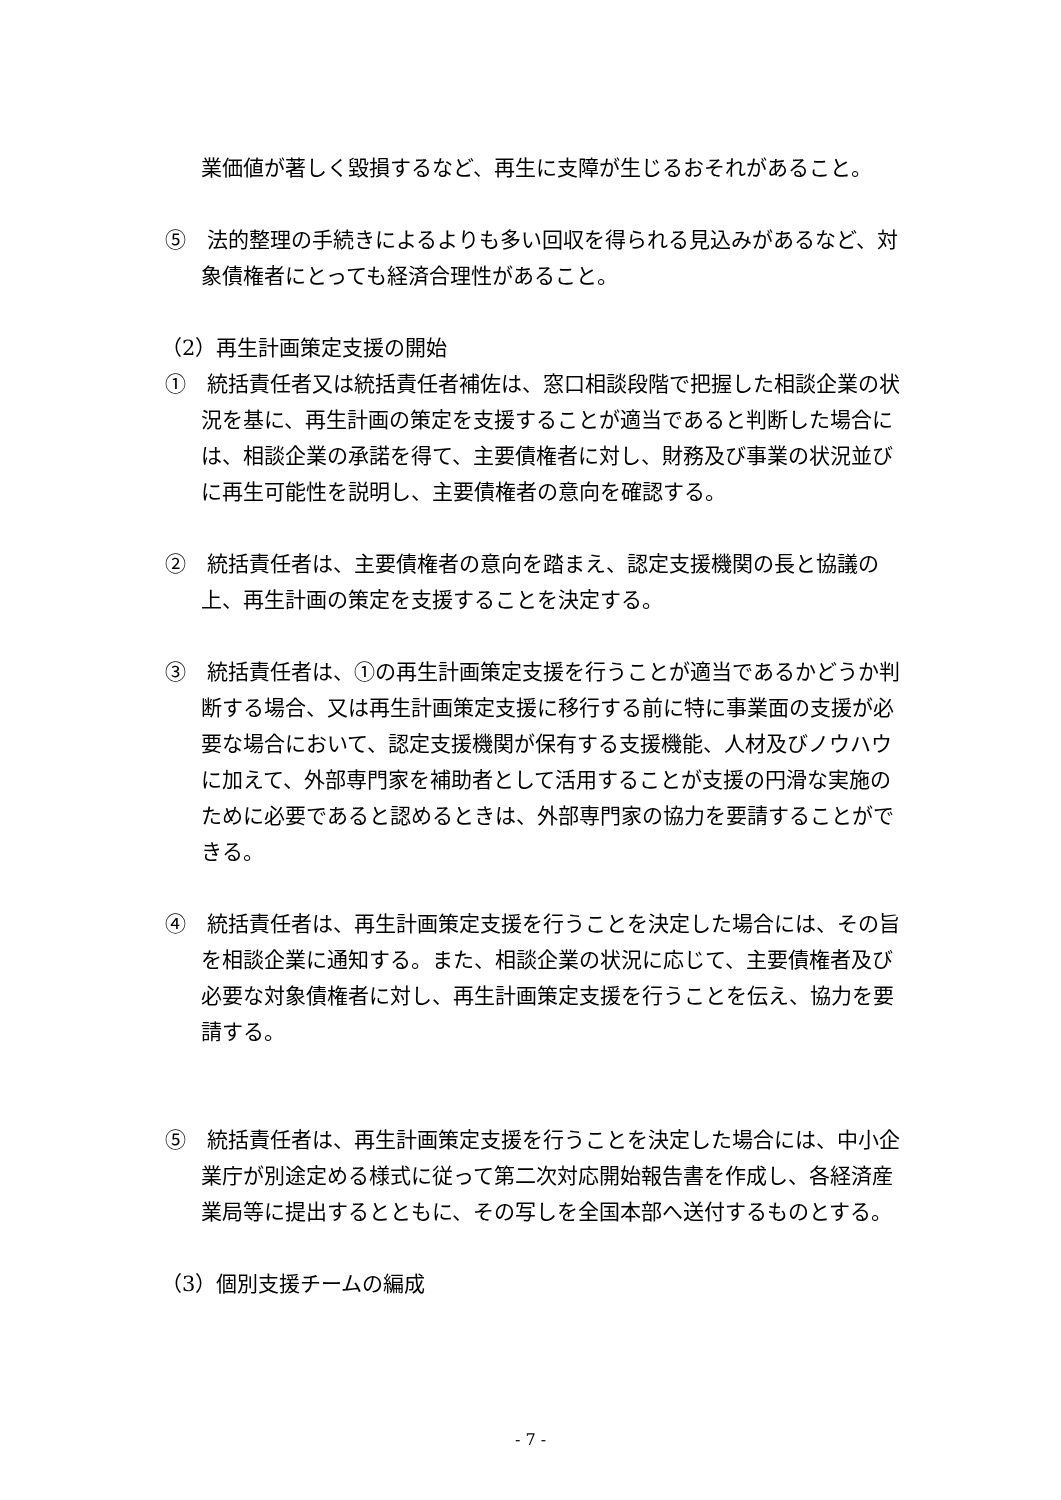業価値が著しく毀損するなど、再生に支障が生じるおそれがあること。
⑤　法的整理の手続きによるよりも多い回収を得られる見込みがあるなど、対象債権者にとっても経済合理性があること。
（2）再生計画策定支援の開始
①　統括責任者又は統括責任者補佐は、窓口相談段階で把握した相談企業の状況を基に、再生計画の策定を支援することが適当であると判断した場合には、相談企業の承諾を得て、主要債権者に対し、財務及び事業の状況並びに再生可能性を説明し、主要債権者の意向を確認する。
②　統括責任者は、主要債権者の意向を踏まえ、認定支援機関の長と協議の上、再生計画の策定を支援することを決定する。
③　統括責任者は、①の再生計画策定支援を行うことが適当であるかどうか判断する場合、又は再生計画策定支援に移行する前に特に事業面の支援が必要な場合において、認定支援機関が保有する支援機能、人材及びノウハウに加えて、外部専門家を補助者として活用することが支援の円滑な実施のために必要であると認めるときは、外部専門家の協力を要請することができる。
④　統括責任者は、再生計画策定支援を行うことを決定した場合には、その旨を相談企業に通知する。また、相談企業の状況に応じて、主要債権者及び必要な対象債権者に対し、再生計画策定支援を行うことを伝え、協力を要請する。
⑤　統括責任者は、再生計画策定支援を行うことを決定した場合には、中小企業庁が別途定める様式に従って第二次対応開始報告書を作成し、各経済産業局等に提出するとともに、その写しを全国本部へ送付するものとする。
（3）個別支援チームの編成
- 7 -